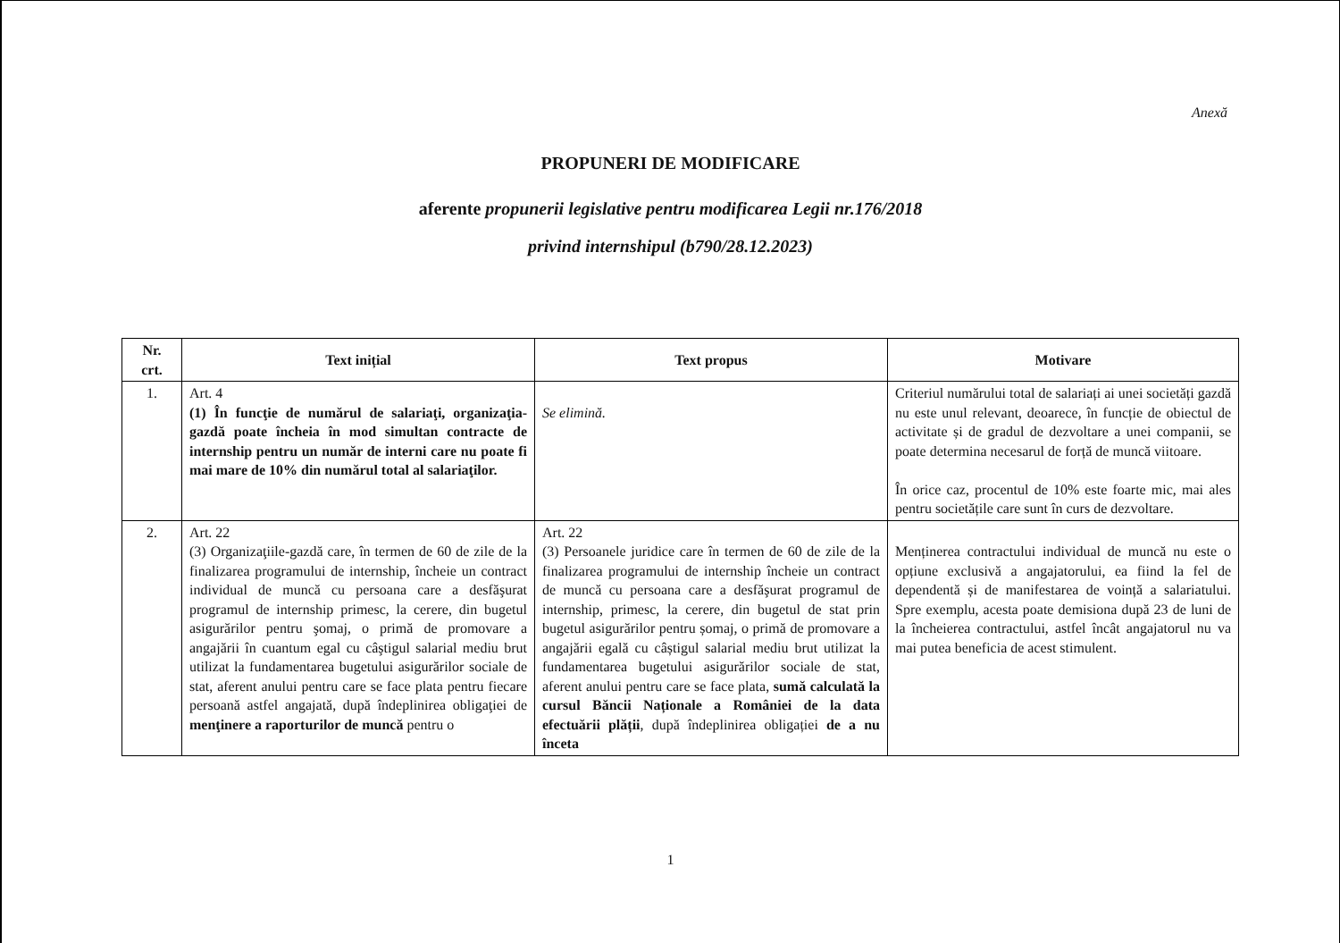Anexă
PROPUNERI DE MODIFICARE
aferente propunerii legislative pentru modificarea Legii nr.176/2018
privind internshipul (b790/28.12.2023)
| Nr. crt. | Text inițial | Text propus | Motivare |
| --- | --- | --- | --- |
| 1. | Art. 4 (1) În funcţie de numărul de salariaţi, organizaţia-gazdă poate încheia în mod simultan contracte de internship pentru un număr de interni care nu poate fi mai mare de 10% din numărul total al salariaţilor. | Se elimină. | Criteriul numărului total de salariați ai unei societăți gazdă nu este unul relevant, deoarece, în funcție de obiectul de activitate și de gradul de dezvoltare a unei companii, se poate determina necesarul de forță de muncă viitoare. În orice caz, procentul de 10% este foarte mic, mai ales pentru societățile care sunt în curs de dezvoltare. |
| 2. | Art. 22 (3) Organizaţiile-gazdă care, în termen de 60 de zile de la finalizarea programului de internship, încheie un contract individual de muncă cu persoana care a desfăşurat programul de internship primesc, la cerere, din bugetul asigurărilor pentru şomaj, o primă de promovare a angajării în cuantum egal cu câştigul salarial mediu brut utilizat la fundamentarea bugetului asigurărilor sociale de stat, aferent anului pentru care se face plata pentru fiecare persoană astfel angajată, după îndeplinirea obligaţiei de menţinere a raporturilor de muncă pentru o | Art. 22 (3) Persoanele juridice care în termen de 60 de zile de la finalizarea programului de internship încheie un contract de muncă cu persoana care a desfăşurat programul de internship, primesc, la cerere, din bugetul de stat prin bugetul asigurărilor pentru șomaj, o primă de promovare a angajării egală cu câștigul salarial mediu brut utilizat la fundamentarea bugetului asigurărilor sociale de stat, aferent anului pentru care se face plata, sumă calculată la cursul Băncii Naționale a României de la data efectuării plății , după îndeplinirea obligației de a nu înceta | Menținerea contractului individual de muncă nu este o opțiune exclusivă a angajatorului, ea fiind la fel de dependentă și de manifestarea de voință a salariatului. Spre exemplu, acesta poate demisiona după 23 de luni de la încheierea contractului, astfel încât angajatorul nu va mai putea beneficia de acest stimulent. |
1